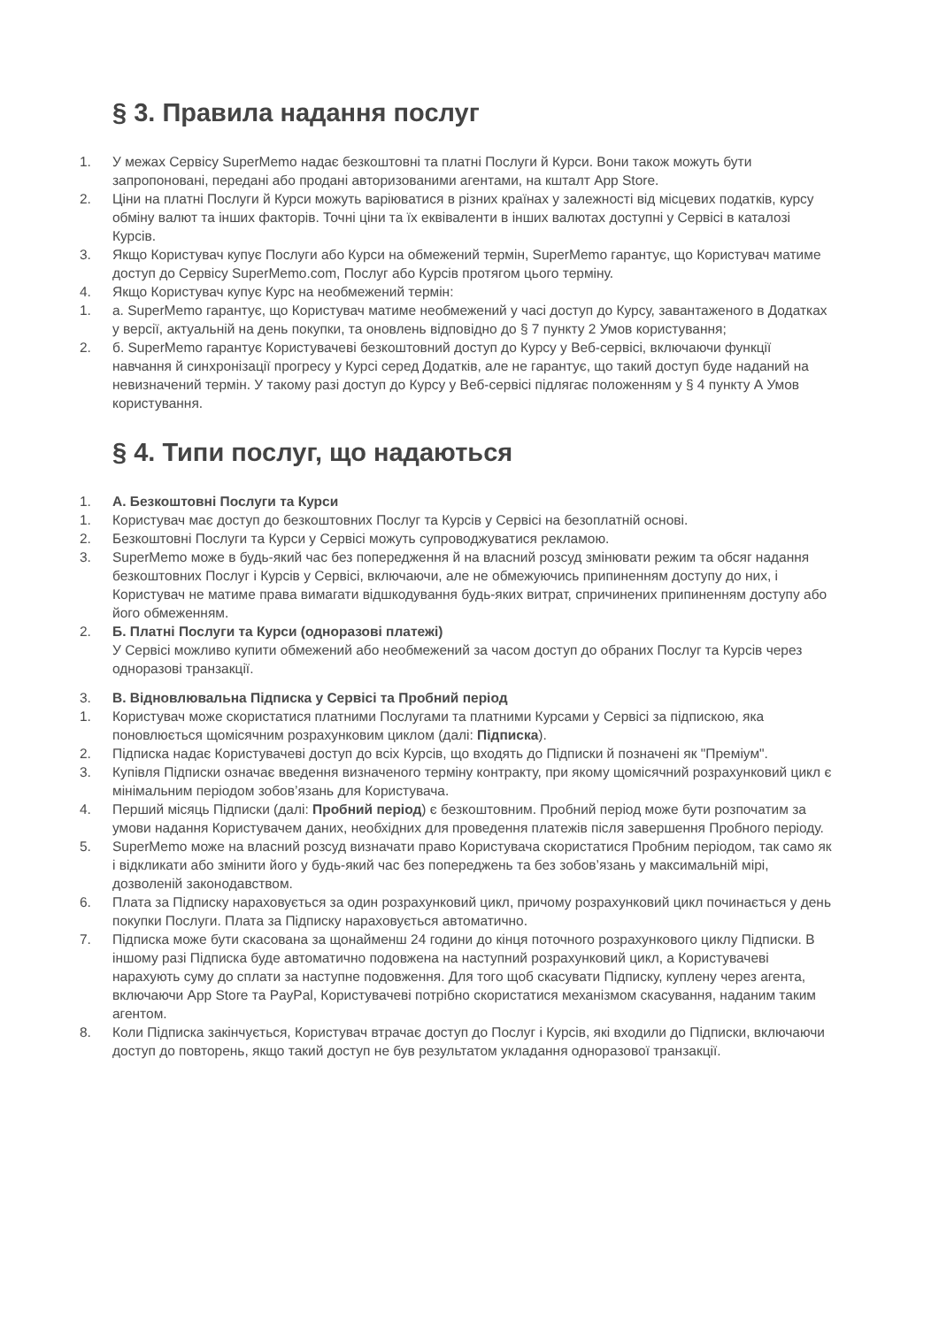§ 3. Правила надання послуг
1. У межах Сервісу SuperMemo надає безкоштовні та платні Послуги й Курси. Вони також можуть бути запропоновані, передані або продані авторизованими агентами, на кшталт App Store.
2. Ціни на платні Послуги й Курси можуть варіюватися в різних країнах у залежності від місцевих податків, курсу обміну валют та інших факторів. Точні ціни та їх еквіваленти в інших валютах доступні у Сервісі в каталозі Курсів.
3. Якщо Користувач купує Послуги або Курси на обмежений термін, SuperMemo гарантує, що Користувач матиме доступ до Сервісу SuperMemo.com, Послуг або Курсів протягом цього терміну.
4. Якщо Користувач купує Курс на необмежений термін:
1. а. SuperMemo гарантує, що Користувач матиме необмежений у часі доступ до Курсу, завантаженого в Додатках у версії, актуальній на день покупки, та оновлень відповідно до § 7 пункту 2 Умов користування;
2. б. SuperMemo гарантує Користувачеві безкоштовний доступ до Курсу у Веб-сервісі, включаючи функції навчання й синхронізації прогресу у Курсі серед Додатків, але не гарантує, що такий доступ буде наданий на невизначений термін. У такому разі доступ до Курсу у Веб-сервісі підлягає положенням у § 4 пункту А Умов користування.
§ 4. Типи послуг, що надаються
1. А. Безкоштовні Послуги та Курси
1. Користувач має доступ до безкоштовних Послуг та Курсів у Сервісі на безоплатній основі.
2. Безкоштовні Послуги та Курси у Сервісі можуть супроводжуватися рекламою.
3. SuperMemo може в будь-який час без попередження й на власний розсуд змінювати режим та обсяг надання безкоштовних Послуг і Курсів у Сервісі, включаючи, але не обмежуючись припиненням доступу до них, і Користувач не матиме права вимагати відшкодування будь-яких витрат, спричинених припиненням доступу або його обмеженням.
2. Б. Платні Послуги та Курси (одноразові платежі)
У Сервісі можливо купити обмежений або необмежений за часом доступ до обраних Послуг та Курсів через одноразові транзакції.
3. В. Відновлювальна Підписка у Сервісі та Пробний період
1. Користувач може скористатися платними Послугами та платними Курсами у Сервісі за підпискою, яка поновлюється щомісячним розрахунковим циклом (далі: Підписка).
2. Підписка надає Користувачеві доступ до всіх Курсів, що входять до Підписки й позначені як "Преміум".
3. Купівля Підписки означає введення визначеного терміну контракту, при якому щомісячний розрахунковий цикл є мінімальним періодом зобов’язань для Користувача.
4. Перший місяць Підписки (далі: Пробний період) є безкоштовним. Пробний період може бути розпочатим за умови надання Користувачем даних, необхідних для проведення платежів після завершення Пробного періоду.
5. SuperMemo може на власний розсуд визначати право Користувача скористатися Пробним періодом, так само як і відкликати або змінити його у будь-який час без попереджень та без зобов’язань у максимальній мірі, дозволеній законодавством.
6. Плата за Підписку нараховується за один розрахунковий цикл, причому розрахунковий цикл починається у день покупки Послуги. Плата за Підписку нараховується автоматично.
7. Підписка може бути скасована за щонайменш 24 години до кінця поточного розрахункового циклу Підписки. В іншому разі Підписка буде автоматично подовжена на наступний розрахунковий цикл, а Користувачеві нарахують суму до сплати за наступне подовження. Для того щоб скасувати Підписку, куплену через агента, включаючи App Store та PayPal, Користувачеві потрібно скористатися механізмом скасування, наданим таким агентом.
8. Коли Підписка закінчується, Користувач втрачає доступ до Послуг і Курсів, які входили до Підписки, включаючи доступ до повторень, якщо такий доступ не був результатом укладання одноразової транзакції.